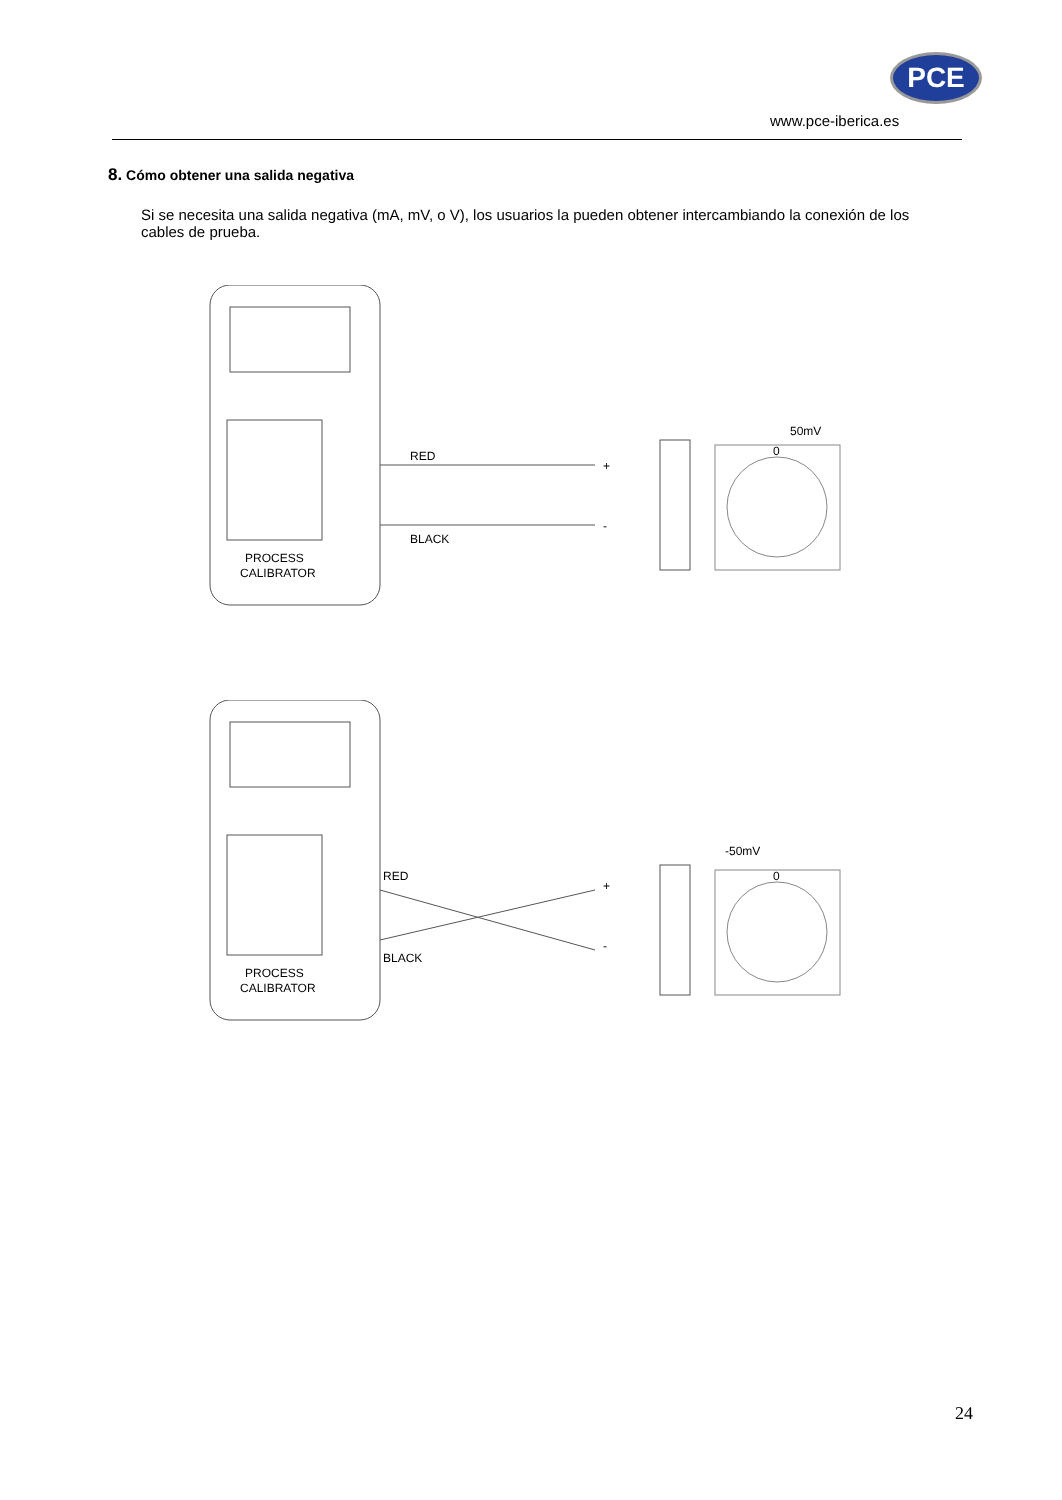PCE
www.pce-iberica.es
8. Cómo obtener una salida negativa
Si se necesita una salida negativa (mA, mV, o V), los usuarios la pueden obtener intercambiando la conexión de los cables de prueba.
PROCESS
CALIBRATOR
RED
BLACK
+
-
50mV
0
PROCESS
CALIBRATOR
RED
BLACK
+
-
-50mV
0
24